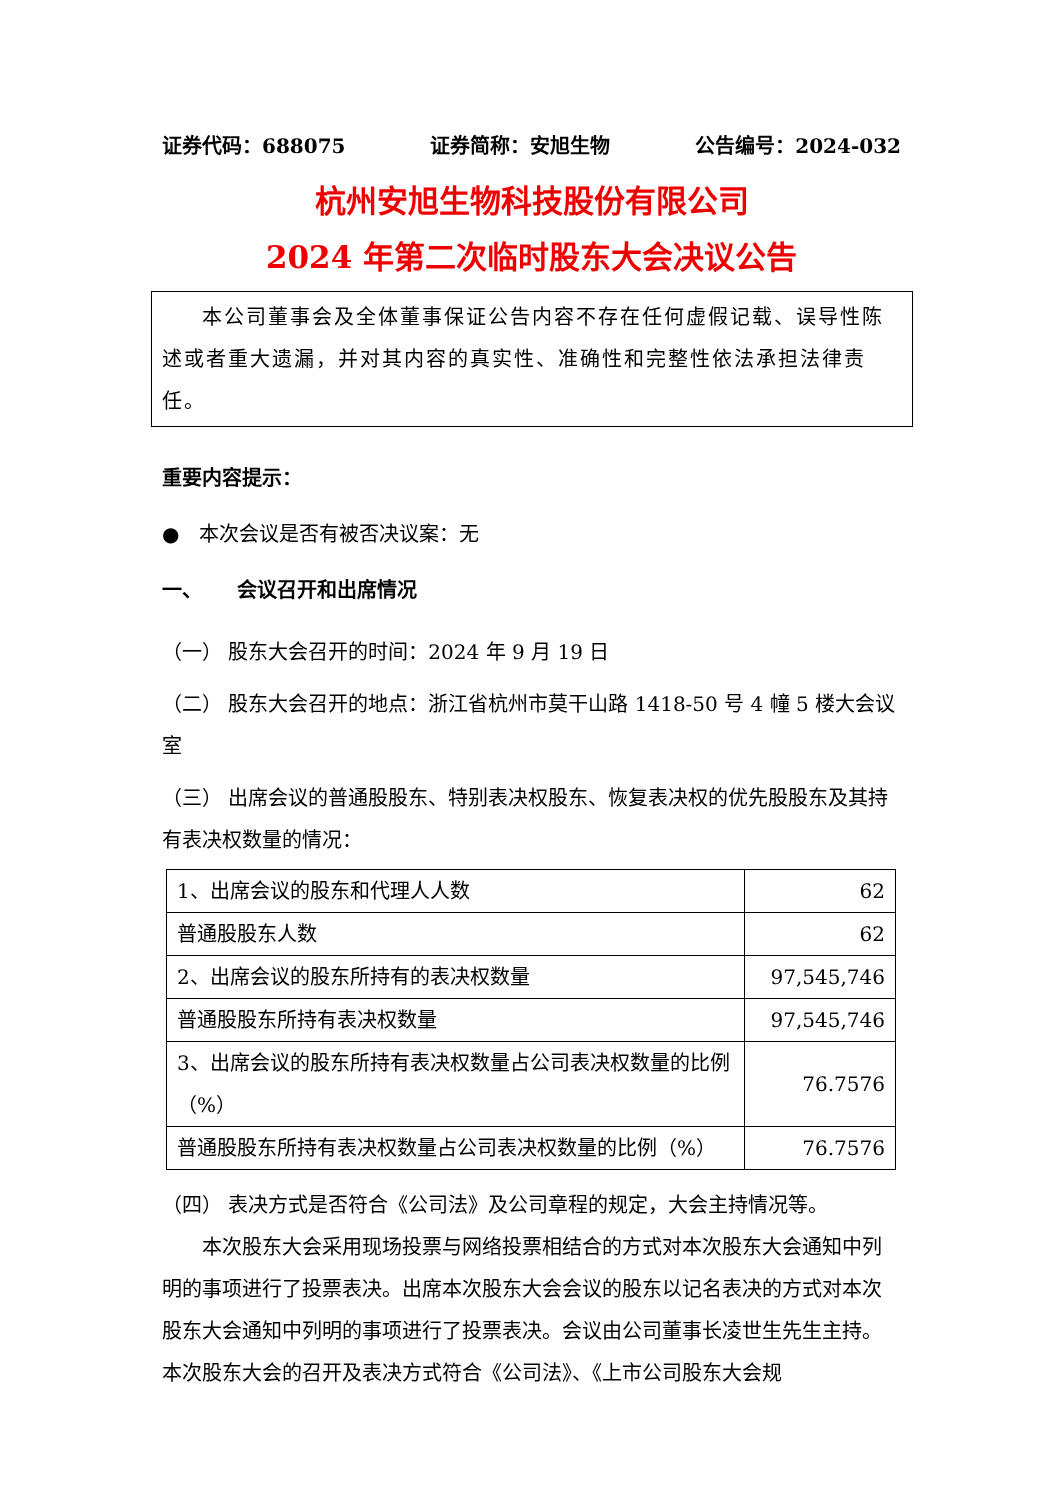证券代码：688075 证券简称：安旭生物 公告编号：2024-032
杭州安旭生物科技股份有限公司
2024 年第二次临时股东大会决议公告
本公司董事会及全体董事保证公告内容不存在任何虚假记载、误导性陈述或者重大遗漏，并对其内容的真实性、准确性和完整性依法承担法律责任。
重要内容提示：
● 本次会议是否有被否决议案：无
一、 会议召开和出席情况
（一） 股东大会召开的时间：2024 年 9 月 19 日
（二） 股东大会召开的地点：浙江省杭州市莫干山路 1418-50 号 4 幢 5 楼大会议室
（三） 出席会议的普通股股东、特别表决权股东、恢复表决权的优先股股东及其持有表决权数量的情况：
| 1、出席会议的股东和代理人人数 | 62 |
| 普通股股东人数 | 62 |
| 2、出席会议的股东所持有的表决权数量 | 97,545,746 |
| 普通股股东所持有表决权数量 | 97,545,746 |
| 3、出席会议的股东所持有表决权数量占公司表决权数量的比例（%） | 76.7576 |
| 普通股股东所持有表决权数量占公司表决权数量的比例（%） | 76.7576 |
（四） 表决方式是否符合《公司法》及公司章程的规定，大会主持情况等。
本次股东大会采用现场投票与网络投票相结合的方式对本次股东大会通知中列明的事项进行了投票表决。出席本次股东大会会议的股东以记名表决的方式对本次股东大会通知中列明的事项进行了投票表决。会议由公司董事长凌世生先生主持。本次股东大会的召开及表决方式符合《公司法》、《上市公司股东大会规